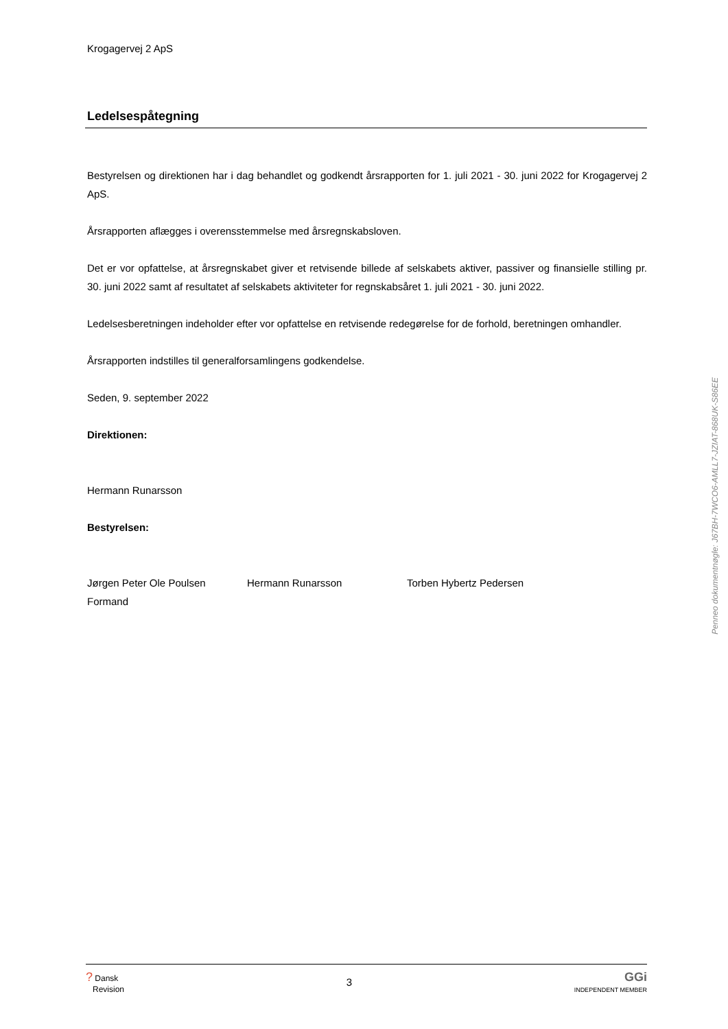Krogagervej 2 ApS
Ledelsespåtegning
Bestyrelsen og direktionen har i dag behandlet og godkendt årsrapporten for 1. juli 2021 - 30. juni 2022 for Krogagervej 2 ApS.
Årsrapporten aflægges i overensstemmelse med årsregnskabsloven.
Det er vor opfattelse, at årsregnskabet giver et retvisende billede af selskabets aktiver, passiver og finansielle stilling pr. 30. juni 2022 samt af resultatet af selskabets aktiviteter for regnskabsåret 1. juli 2021 - 30. juni 2022.
Ledelsesberetningen indeholder efter vor opfattelse en retvisende redegørelse for de forhold, beretningen omhandler.
Årsrapporten indstilles til generalforsamlingens godkendelse.
Seden, 9. september 2022
Direktionen:
Hermann Runarsson
Bestyrelsen:
Jørgen Peter Ole Poulsen
Formand
Hermann Runarsson Torben Hybertz Pedersen
Penneo dokumentnøgle: J67BH-7WCO6-AMLL7-JZIAT-868UK-S86EE
? Dansk
Revision
3
GGi
INDEPENDENT MEMBER